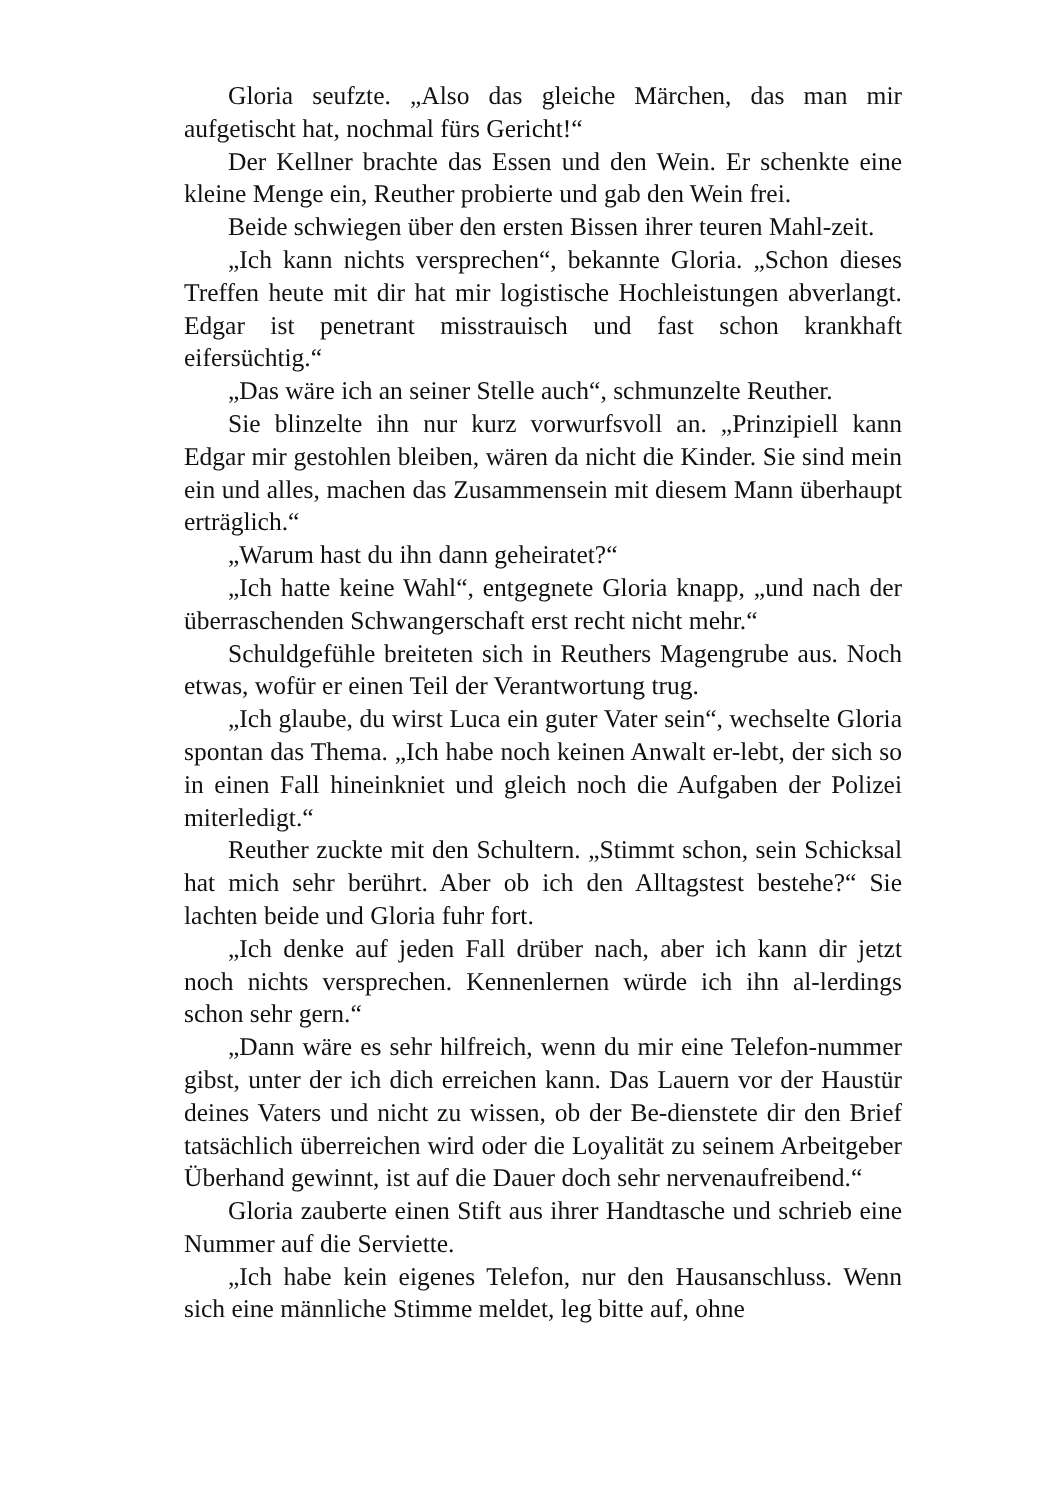Gloria seufzte. „Also das gleiche Märchen, das man mir aufgetischt hat, nochmal fürs Gericht!“
Der Kellner brachte das Essen und den Wein. Er schenkte eine kleine Menge ein, Reuther probierte und gab den Wein frei.
Beide schwiegen über den ersten Bissen ihrer teuren Mahl-zeit.
„Ich kann nichts versprechen“, bekannte Gloria. „Schon dieses Treffen heute mit dir hat mir logistische Hochleistungen abverlangt. Edgar ist penetrant misstrauisch und fast schon krankhaft eifersüchtig.“
„Das wäre ich an seiner Stelle auch“, schmunzelte Reuther.
Sie blinzelte ihn nur kurz vorwurfsvoll an. „Prinzipiell kann Edgar mir gestohlen bleiben, wären da nicht die Kinder. Sie sind mein ein und alles, machen das Zusammensein mit diesem Mann überhaupt erträglich.“
„Warum hast du ihn dann geheiratet?“
„Ich hatte keine Wahl“, entgegnete Gloria knapp, „und nach der überraschenden Schwangerschaft erst recht nicht mehr.“
Schuldgefühle breiteten sich in Reuthers Magengrube aus. Noch etwas, wofür er einen Teil der Verantwortung trug.
„Ich glaube, du wirst Luca ein guter Vater sein“, wechselte Gloria spontan das Thema. „Ich habe noch keinen Anwalt er-lebt, der sich so in einen Fall hineinkniet und gleich noch die Aufgaben der Polizei miterledigt.“
Reuther zuckte mit den Schultern. „Stimmt schon, sein Schicksal hat mich sehr berührt. Aber ob ich den Alltagstest bestehe?“ Sie lachten beide und Gloria fuhr fort.
„Ich denke auf jeden Fall drüber nach, aber ich kann dir jetzt noch nichts versprechen. Kennenlernen würde ich ihn al-lerdings schon sehr gern.“
„Dann wäre es sehr hilfreich, wenn du mir eine Telefon-nummer gibst, unter der ich dich erreichen kann. Das Lauern vor der Haustür deines Vaters und nicht zu wissen, ob der Be-dienstete dir den Brief tatsächlich überreichen wird oder die Loyalität zu seinem Arbeitgeber Überhand gewinnt, ist auf die Dauer doch sehr nervenaufreibend.“
Gloria zauberte einen Stift aus ihrer Handtasche und schrieb eine Nummer auf die Serviette.
„Ich habe kein eigenes Telefon, nur den Hausanschluss. Wenn sich eine männliche Stimme meldet, leg bitte auf, ohne